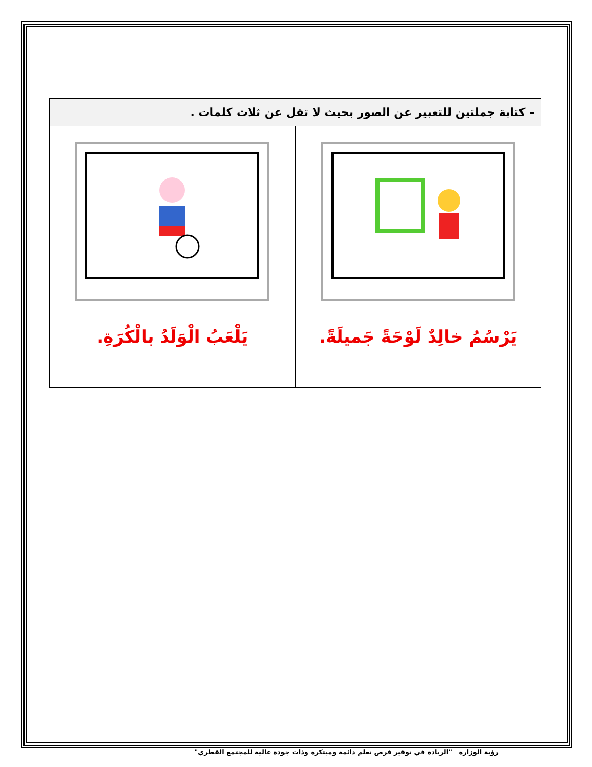| – كتابة جملتين للتعبير عن الصور بحيث لا تقل عن ثلاث كلمات . | |
| --- | --- |
| يَرْسُمُ خالِدٌ لَوْحَةً جَميلَةً. | يَلْعَبُ الْوَلَدُ بالْكُرَةِ. |
رؤية الوزارة "الريادة في توفير فرص تعلم دائمة ومبتكرة وذات جودة عالية للمجتمع القطري"